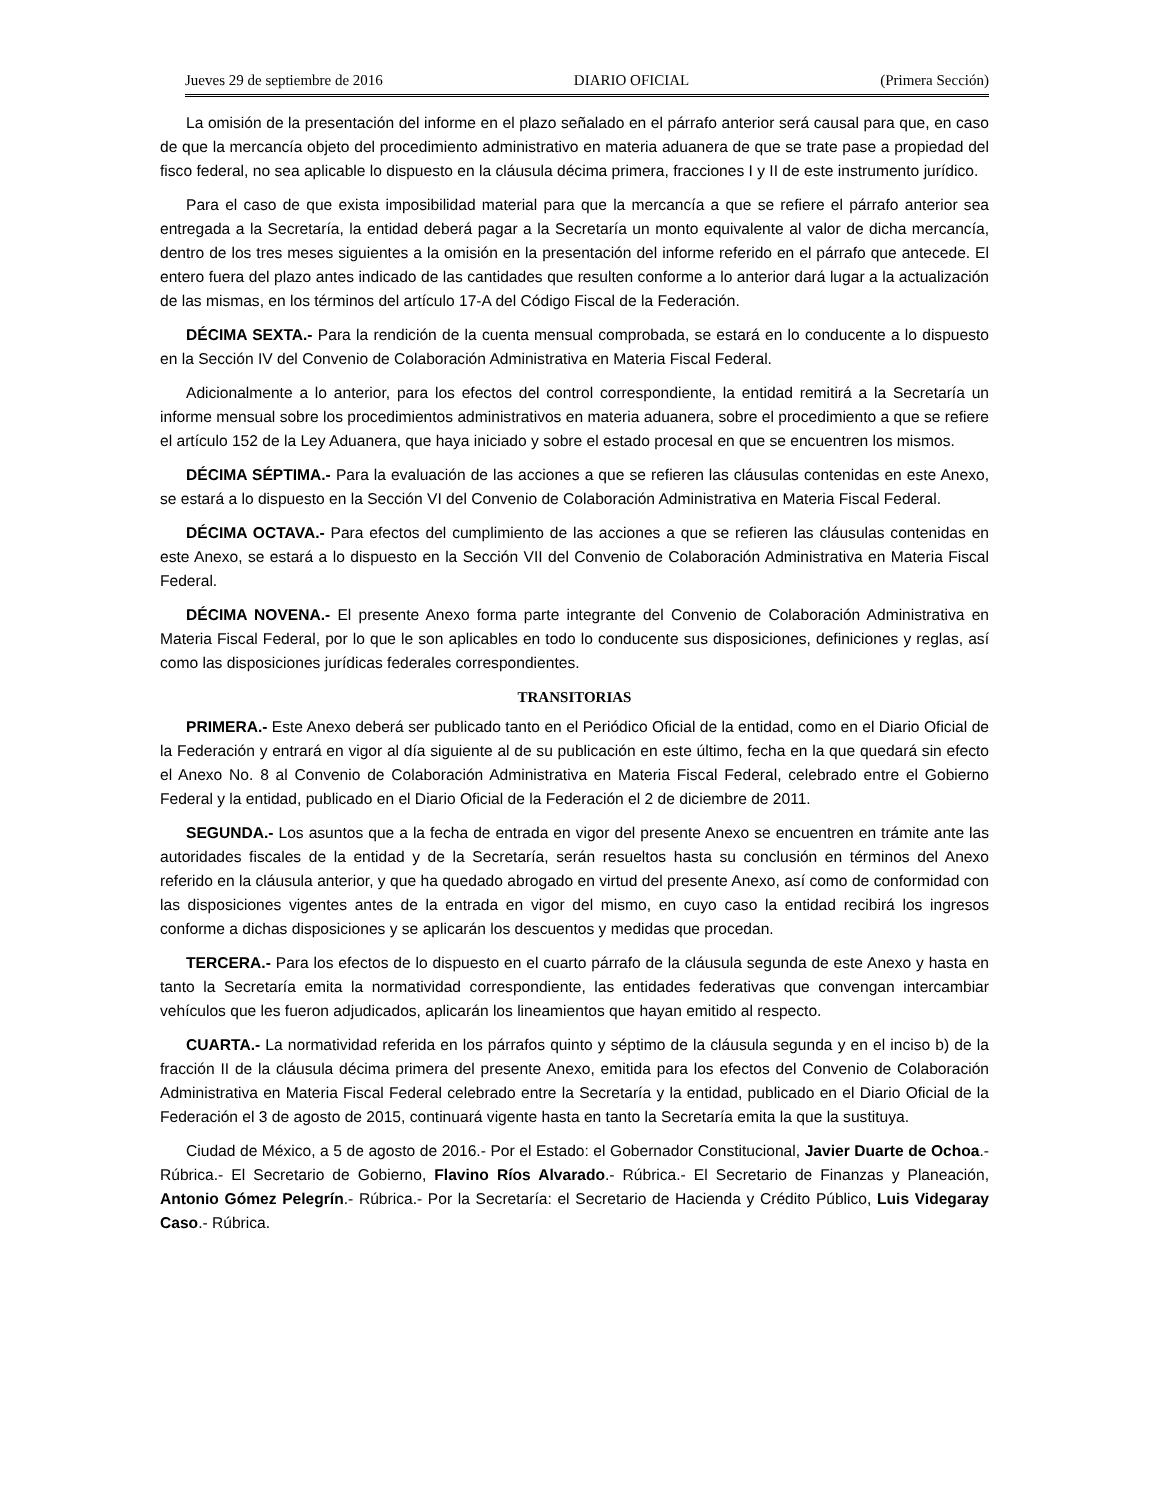Jueves 29 de septiembre de 2016 DIARIO OFICIAL (Primera Sección)
La omisión de la presentación del informe en el plazo señalado en el párrafo anterior será causal para que, en caso de que la mercancía objeto del procedimiento administrativo en materia aduanera de que se trate pase a propiedad del fisco federal, no sea aplicable lo dispuesto en la cláusula décima primera, fracciones I y II de este instrumento jurídico.
Para el caso de que exista imposibilidad material para que la mercancía a que se refiere el párrafo anterior sea entregada a la Secretaría, la entidad deberá pagar a la Secretaría un monto equivalente al valor de dicha mercancía, dentro de los tres meses siguientes a la omisión en la presentación del informe referido en el párrafo que antecede. El entero fuera del plazo antes indicado de las cantidades que resulten conforme a lo anterior dará lugar a la actualización de las mismas, en los términos del artículo 17-A del Código Fiscal de la Federación.
DÉCIMA SEXTA.- Para la rendición de la cuenta mensual comprobada, se estará en lo conducente a lo dispuesto en la Sección IV del Convenio de Colaboración Administrativa en Materia Fiscal Federal.
Adicionalmente a lo anterior, para los efectos del control correspondiente, la entidad remitirá a la Secretaría un informe mensual sobre los procedimientos administrativos en materia aduanera, sobre el procedimiento a que se refiere el artículo 152 de la Ley Aduanera, que haya iniciado y sobre el estado procesal en que se encuentren los mismos.
DÉCIMA SÉPTIMA.- Para la evaluación de las acciones a que se refieren las cláusulas contenidas en este Anexo, se estará a lo dispuesto en la Sección VI del Convenio de Colaboración Administrativa en Materia Fiscal Federal.
DÉCIMA OCTAVA.- Para efectos del cumplimiento de las acciones a que se refieren las cláusulas contenidas en este Anexo, se estará a lo dispuesto en la Sección VII del Convenio de Colaboración Administrativa en Materia Fiscal Federal.
DÉCIMA NOVENA.- El presente Anexo forma parte integrante del Convenio de Colaboración Administrativa en Materia Fiscal Federal, por lo que le son aplicables en todo lo conducente sus disposiciones, definiciones y reglas, así como las disposiciones jurídicas federales correspondientes.
TRANSITORIAS
PRIMERA.- Este Anexo deberá ser publicado tanto en el Periódico Oficial de la entidad, como en el Diario Oficial de la Federación y entrará en vigor al día siguiente al de su publicación en este último, fecha en la que quedará sin efecto el Anexo No. 8 al Convenio de Colaboración Administrativa en Materia Fiscal Federal, celebrado entre el Gobierno Federal y la entidad, publicado en el Diario Oficial de la Federación el 2 de diciembre de 2011.
SEGUNDA.- Los asuntos que a la fecha de entrada en vigor del presente Anexo se encuentren en trámite ante las autoridades fiscales de la entidad y de la Secretaría, serán resueltos hasta su conclusión en términos del Anexo referido en la cláusula anterior, y que ha quedado abrogado en virtud del presente Anexo, así como de conformidad con las disposiciones vigentes antes de la entrada en vigor del mismo, en cuyo caso la entidad recibirá los ingresos conforme a dichas disposiciones y se aplicarán los descuentos y medidas que procedan.
TERCERA.- Para los efectos de lo dispuesto en el cuarto párrafo de la cláusula segunda de este Anexo y hasta en tanto la Secretaría emita la normatividad correspondiente, las entidades federativas que convengan intercambiar vehículos que les fueron adjudicados, aplicarán los lineamientos que hayan emitido al respecto.
CUARTA.- La normatividad referida en los párrafos quinto y séptimo de la cláusula segunda y en el inciso b) de la fracción II de la cláusula décima primera del presente Anexo, emitida para los efectos del Convenio de Colaboración Administrativa en Materia Fiscal Federal celebrado entre la Secretaría y la entidad, publicado en el Diario Oficial de la Federación el 3 de agosto de 2015, continuará vigente hasta en tanto la Secretaría emita la que la sustituya.
Ciudad de México, a 5 de agosto de 2016.- Por el Estado: el Gobernador Constitucional, Javier Duarte de Ochoa.- Rúbrica.- El Secretario de Gobierno, Flavino Ríos Alvarado.- Rúbrica.- El Secretario de Finanzas y Planeación, Antonio Gómez Pelegrín.- Rúbrica.- Por la Secretaría: el Secretario de Hacienda y Crédito Público, Luis Videgaray Caso.- Rúbrica.